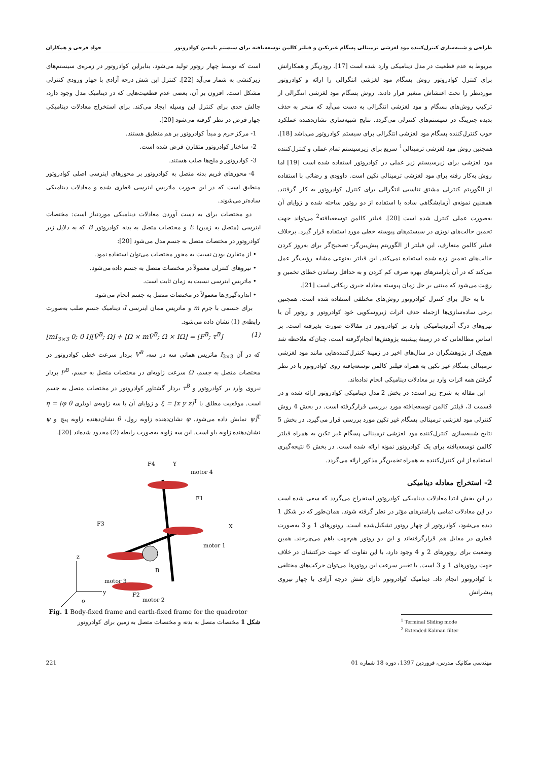طراحی و شبیه‌سازی کنترل‌کننده مود لغزشی ترمینالی پسگام غیرتکین و فیلتر کالمن توسعه‌یافته برای سیستم نامعین کوادروتور جواد فرجی و همکاران
مربوط به عدم قطعیت در مدل دینامیکی وارد شده است [17]. رودریگز و همکارانش برای کنترل کوادروتور روش پسگام مود لغزشی انتگرالی را ارائه و کوادروتور موردنظر را تحت اغتشاش متغیر قرار دادند. روش پسگام مود لغزشی انتگرالی از ترکیب روش‌های پسگام و مود لغزشی انتگرالی به دست می‌آید که منجر به حذف پدیده چترینگ در سیستم‌های کنترلی می‌گردد. نتایج شبیه‌سازی نشان‌دهنده عملکرد خوب کنترل‌کننده پسگام مود لغزشی انتگرالی برای سیستم کوادروتور می‌باشد [18]. همچنین روش مود لغزشی ترمینالی<sup>1</sup> سریع برای زیرسیستم تمام عملی و کنترل‌کننده مود لغزشی برای زیرسیستم زیر عملی در کوادروتور استفاده شده است [19] اما روش به‌کار رفته برای مود لغزشی ترمینالی تکین است. داوودی و رضائی با استفاده از الگوریتم کنترلی مشتق تناسبی انتگرالی برای کنترل کوادروتور به کار گرفتند. همچنین نمونه‌ی آزمایشگاهی ساده با استفاده از دو روتور ساخته شده و زوایای آن به‌صورت عملی کنترل شده است [20]. فیلتر کالمن توسعه‌یافته<sup>2</sup> می‌تواند جهت تخمین حالت‌های نویزی در سیستم‌های پیوسته خطی مورد استفاده قرار گیرد. برخلاف فیلتر کالمن متعارف، این فیلتر از الگوریتم پیش‌بین‌گر- تصحیح‌گر برای به‌روز کردن حالت‌های تخمین زده شده استفاده نمی‌کند. این فیلتر به‌نوعی مشابه رؤیت‌گر عمل می‌کند که در آن پارامترهای بهره صرف کم کردن و به حداقل رساندن خطای تخمین و رؤیت می‌شود که مبتنی بر حل زمان پیوسته معادله جبری ریکاتی است [21].
تا به حال برای کنترل کوادروتور روش‌های مختلفی استفاده شده است. همچنین برخی ساده‌سازی‌ها ازجمله حذف اثرات ژیروسکوپی خود کوادروتور و روتور آن یا نیروهای درگ آئرودینامیکی وارد بر کوادروتور در مقالات صورت پذیرفته است. بر اساس مطالعاتی که در زمینهٔ پیشینه پژوهش‌ها انجام‌گرفته است، چنان‌که ملاحظه شد هیچ‌یک از پژوهشگران در سال‌های اخیر در زمینهٔ کنترل‌کننده‌هایی مانند مود لغزشی ترمینالی پسگام غیر تکین به همراه فیلتر کالمن توسعه‌یافته روی کوادروتور با در نظر گرفتن همه اثرات وارد بر معادلات دینامیکی انجام نداده‌اند.
این مقاله به شرح زیر است: در بخش 2 مدل دینامیکی کوادروتور ارائه شده و در قسمت 3، فیلتر کالمن توسعه‌یافته مورد بررسی قرارگرفته است. در بخش 4 روش کنترلی مود لغزشی ترمینالی پسگام غیر تکین مورد بررسی قرار می‌گیرد. در بخش 5 نتایج شبیه‌سازی کنترل‌کننده مود لغزشی ترمینالی پسگام غیر تکین به همراه فیلتر کالمن توسعه‌یافته برای یک کوادروتور نمونه ارائه شده است. در بخش 6 نتیجه‌گیری استفاده از این کنترل‌کننده به همراه تخمین‌گر مذکور ارائه می‌گردد.
2- استخراج معادله دینامیکی
در این بخش ابتدا معادلات دینامیکی کوادروتور استخراج می‌گردد که سعی شده است در این معادلات تمامی پارامترهای مؤثر در نظر گرفته شوند. همان‌طور که در شکل 1 دیده می‌شود، کوادروتور از چهار روتور تشکیل‌شده است. روتورهای 1 و 3 به‌صورت قطری در مقابل هم قرارگرفته‌اند و این دو روتور هم‌جهت باهم می‌چرخند. همین وضعیت برای روتورهای 2 و 4 وجود دارد، با این تفاوت که جهت حرکتشان در خلاف جهت روتورهای 1 و 3 است. با تغییر سرعت این روتورها می‌توان حرکت‌های مختلفی با کوادروتور انجام داد. دینامیک کوادروتور دارای شش درجه آزادی با چهار نیروی پیشرانش
<sup>1</sup> Terminal Sliding mode
<sup>2</sup> Extended Kalman filter
است که توسط چهار روتور تولید می‌شود، بنابراین کوادروتور در زمره‌ی سیستم‌های زیرکنشی به شمار می‌آید [22]. کنترل این شش درجه آزادی با چهار ورودی کنترلی مشکل است. افزون بر آن، بعضی عدم قطعیت‌هایی که در دینامیک مدل وجود دارد، چالش جدی برای کنترل این وسیله ایجاد می‌کند. برای استخراج معادلات دینامیکی چهار فرض در نظر گرفته می‌شود [20].
1- مرکز جرم و مبدأ کوادروتور بر هم منطبق هستند.
2- ساختار کوادروتور متقارن فرض شده است.
3- کوادروتور و ملخ‌ها صلب هستند.
4- محورهای فریم بدنه متصل به کوادروتور بر محورهای اینرسی اصلی کوادروتور منطبق است که در این صورت ماتریس اینرسی قطری شده و معادلات دینامیکی ساده‌تر می‌شوند.
دو مختصات برای به دست آوردن معادلات دینامیکی موردنیاز است: مختصات اینرسی (متصل به زمین) E و مختصات متصل به بدنه کوادروتور B که به دلایل زیر کوادروتور در مختصات متصل به جسم مدل می‌شود [20]:
• از متقارن بودن نسبت به محور مختصات می‌توان استفاده نمود.
• نیروهای کنترلی معمولاً در مختصات متصل به جسم داده می‌شود.
• ماتریس اینرسی نسبت به زمان ثابت است.
• اندازه‌گیری‌ها معمولاً در مختصات متصل به جسم انجام می‌شود.
برای جسمی با جرم m و ماتریس ممان اینرسی I، دینامیک جسم صلب به‌صورت رابطه‌ی (1) نشان داده می‌شود.
[mI<sub>3×3</sub> 0; 0 I][V̇<sup>B</sup>; Ω̇] + [Ω × mV̇<sup>B</sup>; Ω × IΩ] = [F<sup>B</sup>; τ<sup>B</sup>] (1)
که در آن I<sub>3×3</sub> ماتریس همانی سه در سه، V<sup>B</sup> بردار سرعت خطی کوادروتور در مختصات متصل به جسم، Ω سرعت زاویه‌ای در مختصات متصل به جسم، F<sup>B</sup> بردار نیروی وارد بر کوادروتور و τ<sup>B</sup> بردار گشتاور کوادروتور در مختصات متصل به جسم است. موقعیت مطلق با ξ = [x y z]<sup>T</sup> و زوایای آن با سه زاویه‌ی اویلری η = [φ θ ψ]<sup>T</sup> نمایش داده می‌شود. φ نشان‌دهنده زاویه رول، θ نشان‌دهنده زاویه پیچ و ψ نشان‌دهنده زاویه یاو است. این سه زاویه به‌صورت رابطه (2) محدود شده‌اند [20].
F4
Y
motor 4
F1
X
motor 1
F3
motor 3
B
F2
motor 2
z
y
o
Fig. 1 Body-fixed frame and earth-fixed frame for the quadrotor
شکل 1 مختصات متصل به بدنه و مختصات متصل به زمین برای کوادروتور
مهندسی مکانیک مدرس، فروردین 1397، دوره 18 شماره 01 221